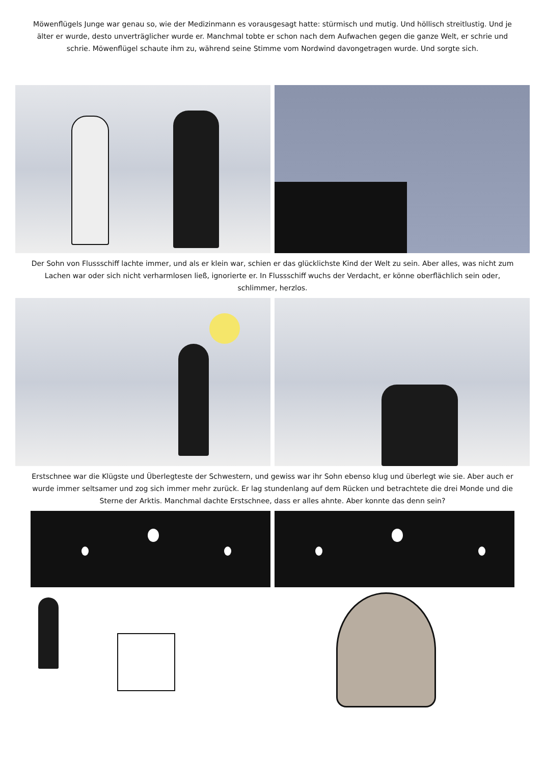Möwenflügels Junge war genau so, wie der Medizinmann es vorausgesagt hatte: stürmisch und mutig. Und höllisch streitlustig. Und je älter er wurde, desto unverträglicher wurde er. Manchmal tobte er schon nach dem Aufwachen gegen die ganze Welt, er schrie und schrie. Möwenflügel schaute ihm zu, während seine Stimme vom Nordwind davongetragen wurde. Und sorgte sich.
Der Sohn von Flussschiff lachte immer, und als er klein war, schien er das glücklichste Kind der Welt zu sein. Aber alles, was nicht zum Lachen war oder sich nicht verharmlosen ließ, ignorierte er. In Flussschiff wuchs der Verdacht, er könne oberflächlich sein oder, schlimmer, herzlos.
Erstschnee war die Klügste und Überlegteste der Schwestern, und gewiss war ihr Sohn ebenso klug und überlegt wie sie. Aber auch er wurde immer seltsamer und zog sich immer mehr zurück. Er lag stundenlang auf dem Rücken und betrachtete die drei Monde und die Sterne der Arktis. Manchmal dachte Erstschnee, dass er alles ahnte. Aber konnte das denn sein?